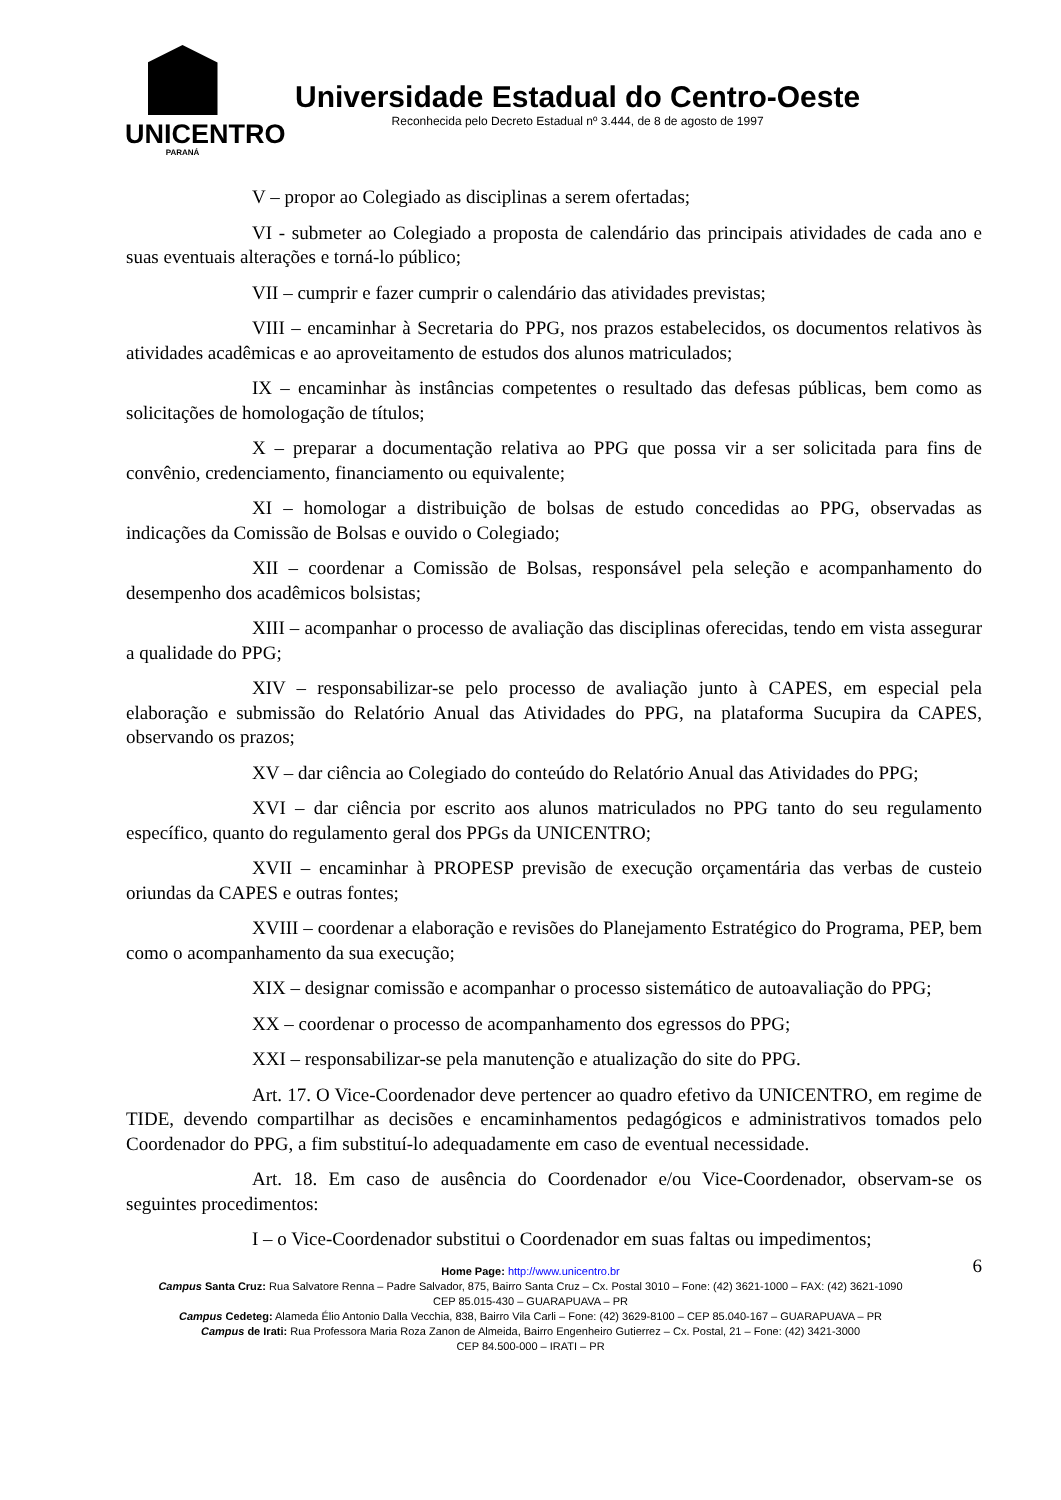UNICENTRO
PARANÁ
Universidade Estadual do Centro-Oeste
Reconhecida pelo Decreto Estadual nº 3.444, de 8 de agosto de 1997
V – propor ao Colegiado as disciplinas a serem ofertadas;
VI - submeter ao Colegiado a proposta de calendário das principais atividades de cada ano e suas eventuais alterações e torná-lo público;
VII – cumprir e fazer cumprir o calendário das atividades previstas;
VIII – encaminhar à Secretaria do PPG, nos prazos estabelecidos, os documentos relativos às atividades acadêmicas e ao aproveitamento de estudos dos alunos matriculados;
IX – encaminhar às instâncias competentes o resultado das defesas públicas, bem como as solicitações de homologação de títulos;
X – preparar a documentação relativa ao PPG que possa vir a ser solicitada para fins de convênio, credenciamento, financiamento ou equivalente;
XI – homologar a distribuição de bolsas de estudo concedidas ao PPG, observadas as indicações da Comissão de Bolsas e ouvido o Colegiado;
XII – coordenar a Comissão de Bolsas, responsável pela seleção e acompanhamento do desempenho dos acadêmicos bolsistas;
XIII – acompanhar o processo de avaliação das disciplinas oferecidas, tendo em vista assegurar a qualidade do PPG;
XIV – responsabilizar-se pelo processo de avaliação junto à CAPES, em especial pela elaboração e submissão do Relatório Anual das Atividades do PPG, na plataforma Sucupira da CAPES, observando os prazos;
XV – dar ciência ao Colegiado do conteúdo do Relatório Anual das Atividades do PPG;
XVI – dar ciência por escrito aos alunos matriculados no PPG tanto do seu regulamento específico, quanto do regulamento geral dos PPGs da UNICENTRO;
XVII – encaminhar à PROPESP previsão de execução orçamentária das verbas de custeio oriundas da CAPES e outras fontes;
XVIII – coordenar a elaboração e revisões do Planejamento Estratégico do Programa, PEP, bem como o acompanhamento da sua execução;
XIX – designar comissão e acompanhar o processo sistemático de autoavaliação do PPG;
XX – coordenar o processo de acompanhamento dos egressos do PPG;
XXI – responsabilizar-se pela manutenção e atualização do site do PPG.
Art. 17. O Vice-Coordenador deve pertencer ao quadro efetivo da UNICENTRO, em regime de TIDE, devendo compartilhar as decisões e encaminhamentos pedagógicos e administrativos tomados pelo Coordenador do PPG, a fim substituí-lo adequadamente em caso de eventual necessidade.
Art. 18. Em caso de ausência do Coordenador e/ou Vice-Coordenador, observam-se os seguintes procedimentos:
I – o Vice-Coordenador substitui o Coordenador em suas faltas ou impedimentos;
6 Home Page: http://www.unicentro.br
Campus Santa Cruz: Rua Salvatore Renna – Padre Salvador, 875, Bairro Santa Cruz – Cx. Postal 3010 – Fone: (42) 3621-1000 – FAX: (42) 3621-1090
CEP 85.015-430 – GUARAPUAVA – PR
Campus Cedeteg: Alameda Élio Antonio Dalla Vecchia, 838, Bairro Vila Carli – Fone: (42) 3629-8100 – CEP 85.040-167 – GUARAPUAVA – PR
Campus de Irati: Rua Professora Maria Roza Zanon de Almeida, Bairro Engenheiro Gutierrez – Cx. Postal, 21 – Fone: (42) 3421-3000
CEP 84.500-000 – IRATI – PR